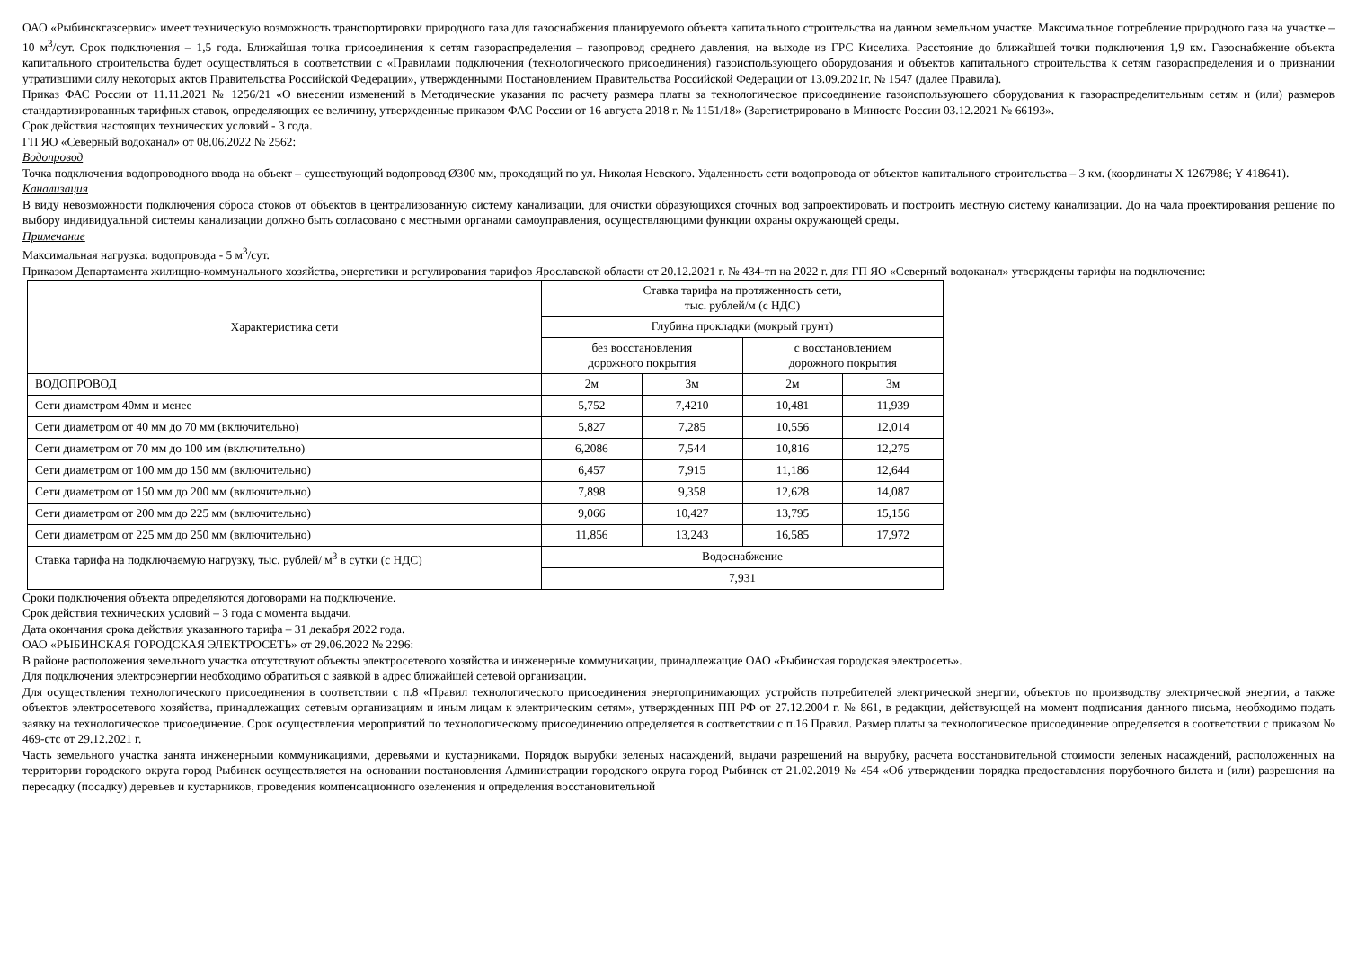ОАО «Рыбинскгазсервис» имеет техническую возможность транспортировки природного газа для газоснабжения планируемого объекта капитального строительства на данном земельном участке. Максимальное потребление природного газа на участке – 10 м<sup>3</sup>/сут. Срок подключения – 1,5 года. Ближайшая точка присоединения к сетям газораспределения – газопровод среднего давления, на выходе из ГРС Киселиха. Расстояние до ближайшей точки подключения 1,9 км. Газоснабжение объекта капитального строительства будет осуществляться в соответствии с «Правилами подключения (технологического присоединения) газоиспользующего оборудования и объектов капитального строительства к сетям газораспределения и о признании утратившими силу некоторых актов Правительства Российской Федерации», утвержденными Постановлением Правительства Российской Федерации от 13.09.2021г. № 1547 (далее Правила).
Приказ ФАС России от 11.11.2021 № 1256/21 «О внесении изменений в Методические указания по расчету размера платы за технологическое присоединение газоиспользующего оборудования к газораспределительным сетям и (или) размеров стандартизированных тарифных ставок, определяющих ее величину, утвержденные приказом ФАС России от 16 августа 2018 г. № 1151/18» (Зарегистрировано в Минюсте России 03.12.2021 № 66193».
Срок действия настоящих технических условий - 3 года.
ГП ЯО «Северный водоканал» от 08.06.2022 № 2562:
Водопровод
Точка подключения водопроводного ввода на объект – существующий водопровод Ø300 мм, проходящий по ул. Николая Невского. Удаленность сети водопровода от объектов капитального строительства – 3 км. (координаты X 1267986; Y 418641).
Канализация
В виду невозможности подключения сброса стоков от объектов в централизованную систему канализации, для очистки образующихся сточных вод запроектировать и построить местную систему канализации. До на чала проектирования решение по выбору индивидуальной системы канализации должно быть согласовано с местными органами самоуправления, осуществляющими функции охраны окружающей среды.
Примечание
Максимальная нагрузка: водопровода - 5 м<sup>3</sup>/сут.
Приказом Департамента жилищно-коммунального хозяйства, энергетики и регулирования тарифов Ярославской области от 20.12.2021 г. № 434-тп на 2022 г. для ГП ЯО «Северный водоканал» утверждены тарифы на подключение:
| Характеристика сети | Ставка тарифа на протяженность сети, тыс. рублей/м (с НДС) | | | |
| | Глубина прокладки (мокрый грунт) | | | |
| | без восстановления дорожного покрытия | | с восстановлением дорожного покрытия | |
| ВОДОПРОВОД | 2м | 3м | 2м | 3м |
| Сети диаметром 40мм и менее | 5,752 | 7,4210 | 10,481 | 11,939 |
| Сети диаметром от 40 мм до 70 мм (включительно) | 5,827 | 7,285 | 10,556 | 12,014 |
| Сети диаметром от 70 мм до 100 мм (включительно) | 6,2086 | 7,544 | 10,816 | 12,275 |
| Сети диаметром от 100 мм до 150 мм (включительно) | 6,457 | 7,915 | 11,186 | 12,644 |
| Сети диаметром от 150 мм до 200 мм (включительно) | 7,898 | 9,358 | 12,628 | 14,087 |
| Сети диаметром от 200 мм до 225 мм (включительно) | 9,066 | 10,427 | 13,795 | 15,156 |
| Сети диаметром от 225 мм до 250 мм (включительно) | 11,856 | 13,243 | 16,585 | 17,972 |
| Ставка тарифа на подключаемую нагрузку, тыс. рублей/ м<sup>3</sup> в сутки (с НДС) | Водоснабжение | | | |
| | 7,931 | | | |
Сроки подключения объекта определяются договорами на подключение.
Срок действия технических условий – 3 года с момента выдачи.
Дата окончания срока действия указанного тарифа – 31 декабря 2022 года.
ОАО «РЫБИНСКАЯ ГОРОДСКАЯ ЭЛЕКТРОСЕТЬ» от 29.06.2022 № 2296:
В районе расположения земельного участка отсутствуют объекты электросетевого хозяйства и инженерные коммуникации, принадлежащие ОАО «Рыбинская городская электросеть».
Для подключения электроэнергии необходимо обратиться с заявкой в адрес ближайшей сетевой организации.
Для осуществления технологического присоединения в соответствии с п.8 «Правил технологического присоединения энергопринимающих устройств потребителей электрической энергии, объектов по производству электрической энергии, а также объектов электросетевого хозяйства, принадлежащих сетевым организациям и иным лицам к электрическим сетям», утвержденных ПП РФ от 27.12.2004 г. № 861, в редакции, действующей на момент подписания данного письма, необходимо подать заявку на технологическое присоединение. Срок осуществления мероприятий по технологическому присоединению определяется в соответствии с п.16 Правил. Размер платы за технологическое присоединение определяется в соответствии с приказом № 469-стс от 29.12.2021 г.
Часть земельного участка занята инженерными коммуникациями, деревьями и кустарниками. Порядок вырубки зеленых насаждений, выдачи разрешений на вырубку, расчета восстановительной стоимости зеленых насаждений, расположенных на территории городского округа город Рыбинск осуществляется на основании постановления Администрации городского округа город Рыбинск от 21.02.2019 № 454 «Об утверждении порядка предоставления порубочного билета и (или) разрешения на пересадку (посадку) деревьев и кустарников, проведения компенсационного озеленения и определения восстановительной